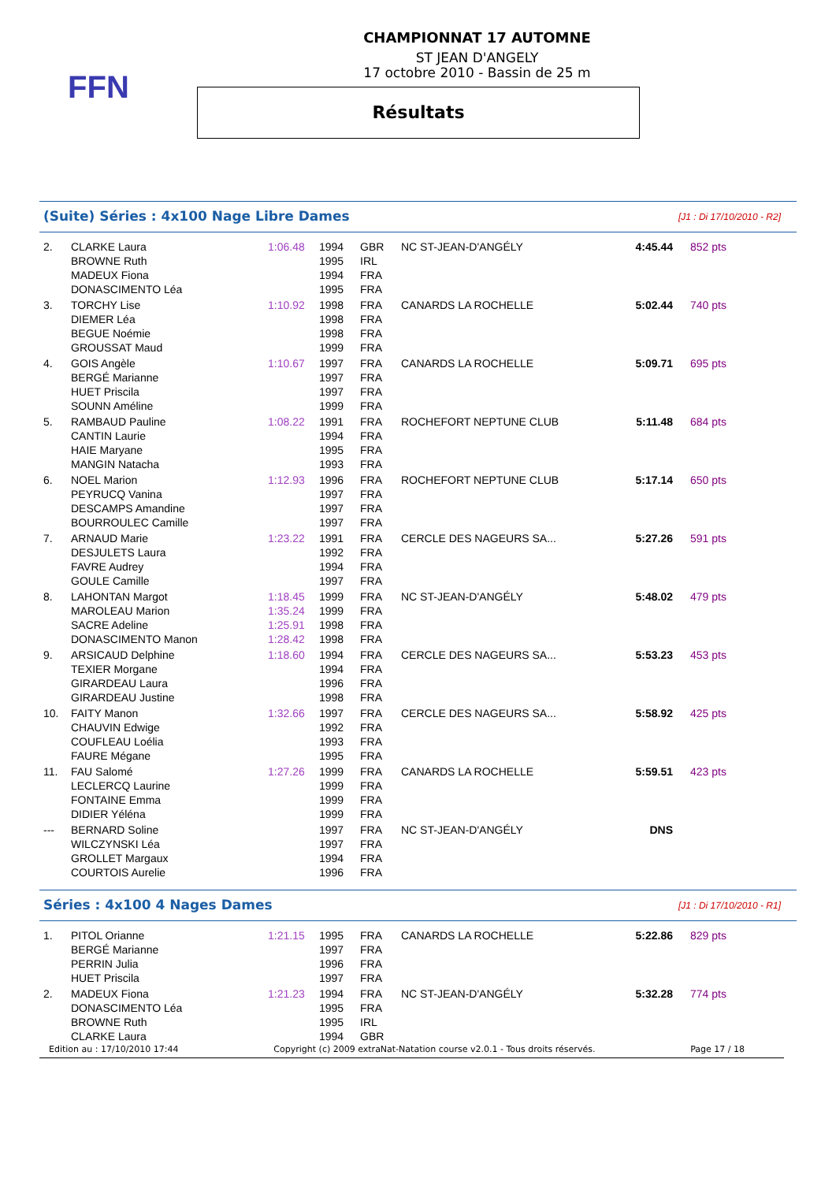FFN
CHAMPIONNAT 17 AUTOMNE
ST JEAN D'ANGELY
17 octobre 2010 - Bassin de 25 m
Résultats
(Suite) Séries : 4x100 Nage Libre Dames
[J1 : Di 17/10/2010 - R2]
| 2. | CLARKE Laura | 1:06.48 | 1994 | GBR | NC ST-JEAN-D'ANGÉLY | 4:45.44 | 852 pts |
| | BROWNE Ruth | | 1995 | IRL | | | |
| | MADEUX Fiona | | 1994 | FRA | | | |
| | DONASCIMENTO Léa | | 1995 | FRA | | | |
| 3. | TORCHY Lise | 1:10.92 | 1998 | FRA | CANARDS LA ROCHELLE | 5:02.44 | 740 pts |
| | DIEMER Léa | | 1998 | FRA | | | |
| | BEGUE Noémie | | 1998 | FRA | | | |
| | GROUSSAT Maud | | 1999 | FRA | | | |
| 4. | GOIS Angèle | 1:10.67 | 1997 | FRA | CANARDS LA ROCHELLE | 5:09.71 | 695 pts |
| | BERGÉ Marianne | | 1997 | FRA | | | |
| | HUET Priscila | | 1997 | FRA | | | |
| | SOUNN Améline | | 1999 | FRA | | | |
| 5. | RAMBAUD Pauline | 1:08.22 | 1991 | FRA | ROCHEFORT NEPTUNE CLUB | 5:11.48 | 684 pts |
| | CANTIN Laurie | | 1994 | FRA | | | |
| | HAIE Maryane | | 1995 | FRA | | | |
| | MANGIN Natacha | | 1993 | FRA | | | |
| 6. | NOEL Marion | 1:12.93 | 1996 | FRA | ROCHEFORT NEPTUNE CLUB | 5:17.14 | 650 pts |
| | PEYRUCQ Vanina | | 1997 | FRA | | | |
| | DESCAMPS Amandine | | 1997 | FRA | | | |
| | BOURROULEC Camille | | 1997 | FRA | | | |
| 7. | ARNAUD Marie | 1:23.22 | 1991 | FRA | CERCLE DES NAGEURS SA... | 5:27.26 | 591 pts |
| | DESJULETS Laura | | 1992 | FRA | | | |
| | FAVRE Audrey | | 1994 | FRA | | | |
| | GOULE Camille | | 1997 | FRA | | | |
| 8. | LAHONTAN Margot | 1:18.45 | 1999 | FRA | NC ST-JEAN-D'ANGÉLY | 5:48.02 | 479 pts |
| | MAROLEAU Marion | 1:35.24 | 1999 | FRA | | | |
| | SACRE Adeline | 1:25.91 | 1998 | FRA | | | |
| | DONASCIMENTO Manon | 1:28.42 | 1998 | FRA | | | |
| 9. | ARSICAUD Delphine | 1:18.60 | 1994 | FRA | CERCLE DES NAGEURS SA... | 5:53.23 | 453 pts |
| | TEXIER Morgane | | 1994 | FRA | | | |
| | GIRARDEAU Laura | | 1996 | FRA | | | |
| | GIRARDEAU Justine | | 1998 | FRA | | | |
| 10. | FAITY Manon | 1:32.66 | 1997 | FRA | CERCLE DES NAGEURS SA... | 5:58.92 | 425 pts |
| | CHAUVIN Edwige | | 1992 | FRA | | | |
| | COUFLEAU Loélia | | 1993 | FRA | | | |
| | FAURE Mégane | | 1995 | FRA | | | |
| 11. | FAU Salomé | 1:27.26 | 1999 | FRA | CANARDS LA ROCHELLE | 5:59.51 | 423 pts |
| | LECLERCQ Laurine | | 1999 | FRA | | | |
| | FONTAINE Emma | | 1999 | FRA | | | |
| | DIDIER Yéléna | | 1999 | FRA | | | |
| --- | BERNARD Soline | | 1997 | FRA | NC ST-JEAN-D'ANGÉLY | DNS | |
| | WILCZYNSKI Léa | | 1997 | FRA | | | |
| | GROLLET Margaux | | 1994 | FRA | | | |
| | COURTOIS Aurelie | | 1996 | FRA | | | |
Séries : 4x100 4 Nages Dames
[J1 : Di 17/10/2010 - R1]
| 1. | PITOL Orianne | 1:21.15 | 1995 | FRA | CANARDS LA ROCHELLE | 5:22.86 | 829 pts |
| | BERGÉ Marianne | | 1997 | FRA | | | |
| | PERRIN Julia | | 1996 | FRA | | | |
| | HUET Priscila | | 1997 | FRA | | | |
| 2. | MADEUX Fiona | 1:21.23 | 1994 | FRA | NC ST-JEAN-D'ANGÉLY | 5:32.28 | 774 pts |
| | DONASCIMENTO Léa | | 1995 | FRA | | | |
| | BROWNE Ruth | | 1995 | IRL | | | |
| | CLARKE Laura | | 1994 | GBR | | | |
Edition au : 17/10/2010 17:44 Copyright (c) 2009 extraNat-Natation course v2.0.1 - Tous droits réservés. Page 17 / 18